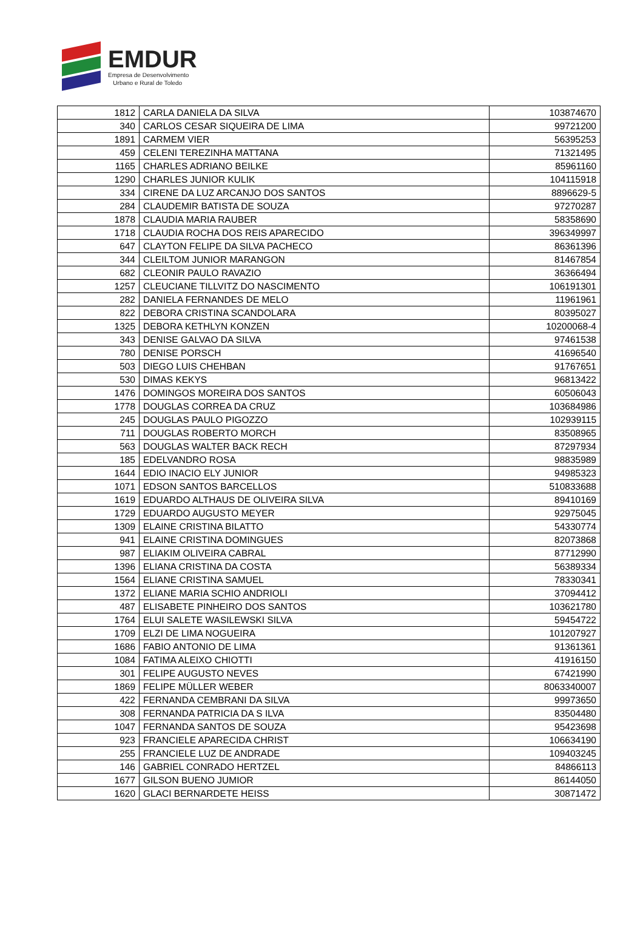EMDUR
Empresa de Desenvolvimento
Urbano e Rural de Toledo
| 1812 | CARLA DANIELA DA SILVA | 103874670 |
| 340 | CARLOS CESAR SIQUEIRA DE LIMA | 99721200 |
| 1891 | CARMEM VIER | 56395253 |
| 459 | CELENI TEREZINHA MATTANA | 71321495 |
| 1165 | CHARLES ADRIANO BEILKE | 85961160 |
| 1290 | CHARLES JUNIOR KULIK | 104115918 |
| 334 | CIRENE DA LUZ ARCANJO DOS SANTOS | 8896629-5 |
| 284 | CLAUDEMIR BATISTA DE SOUZA | 97270287 |
| 1878 | CLAUDIA MARIA RAUBER | 58358690 |
| 1718 | CLAUDIA ROCHA DOS REIS APARECIDO | 396349997 |
| 647 | CLAYTON FELIPE DA SILVA PACHECO | 86361396 |
| 344 | CLEILTOM JUNIOR MARANGON | 81467854 |
| 682 | CLEONIR PAULO RAVAZIO | 36366494 |
| 1257 | CLEUCIANE TILLVITZ DO NASCIMENTO | 106191301 |
| 282 | DANIELA FERNANDES DE MELO | 11961961 |
| 822 | DEBORA CRISTINA SCANDOLARA | 80395027 |
| 1325 | DEBORA KETHLYN KONZEN | 10200068-4 |
| 343 | DENISE GALVAO DA SILVA | 97461538 |
| 780 | DENISE PORSCH | 41696540 |
| 503 | DIEGO LUIS CHEHBAN | 91767651 |
| 530 | DIMAS KEKYS | 96813422 |
| 1476 | DOMINGOS MOREIRA DOS SANTOS | 60506043 |
| 1778 | DOUGLAS CORREA DA CRUZ | 103684986 |
| 245 | DOUGLAS PAULO PIGOZZO | 102939115 |
| 711 | DOUGLAS ROBERTO MORCH | 83508965 |
| 563 | DOUGLAS WALTER BACK RECH | 87297934 |
| 185 | EDELVANDRO ROSA | 98835989 |
| 1644 | EDIO INACIO ELY JUNIOR | 94985323 |
| 1071 | EDSON SANTOS BARCELLOS | 510833688 |
| 1619 | EDUARDO ALTHAUS DE OLIVEIRA SILVA | 89410169 |
| 1729 | EDUARDO AUGUSTO MEYER | 92975045 |
| 1309 | ELAINE CRISTINA BILATTO | 54330774 |
| 941 | ELAINE CRISTINA DOMINGUES | 82073868 |
| 987 | ELIAKIM OLIVEIRA CABRAL | 87712990 |
| 1396 | ELIANA CRISTINA DA COSTA | 56389334 |
| 1564 | ELIANE CRISTINA SAMUEL | 78330341 |
| 1372 | ELIANE MARIA SCHIO ANDRIOLI | 37094412 |
| 487 | ELISABETE PINHEIRO DOS SANTOS | 103621780 |
| 1764 | ELUI SALETE WASILEWSKI SILVA | 59454722 |
| 1709 | ELZI DE LIMA NOGUEIRA | 101207927 |
| 1686 | FABIO ANTONIO DE LIMA | 91361361 |
| 1084 | FATIMA ALEIXO CHIOTTI | 41916150 |
| 301 | FELIPE AUGUSTO NEVES | 67421990 |
| 1869 | FELIPE MÜLLER WEBER | 8063340007 |
| 422 | FERNANDA CEMBRANI DA SILVA | 99973650 |
| 308 | FERNANDA PATRICIA DA S ILVA | 83504480 |
| 1047 | FERNANDA SANTOS DE SOUZA | 95423698 |
| 923 | FRANCIELE APARECIDA CHRIST | 106634190 |
| 255 | FRANCIELE LUZ DE ANDRADE | 109403245 |
| 146 | GABRIEL CONRADO HERTZEL | 84866113 |
| 1677 | GILSON BUENO JUMIOR | 86144050 |
| 1620 | GLACI BERNARDETE HEISS | 30871472 |